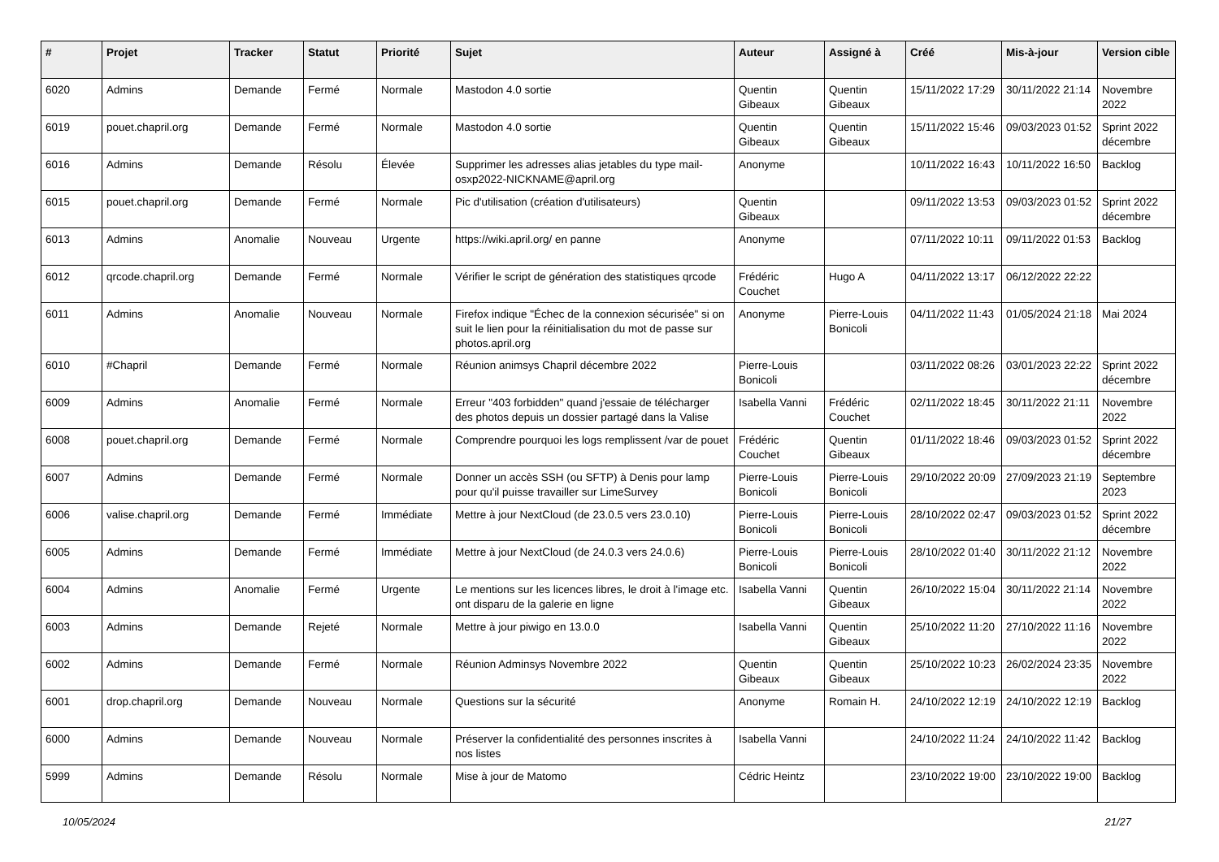| # | Projet | Tracker | Statut | Priorité | Sujet | Auteur | Assigné à | Créé | Mis-à-jour | Version cible |
| --- | --- | --- | --- | --- | --- | --- | --- | --- | --- | --- |
| 6020 | Admins | Demande | Fermé | Normale | Mastodon 4.0 sortie | Quentin Gibeaux | Quentin Gibeaux | 15/11/2022 17:29 | 30/11/2022 21:14 | Novembre 2022 |
| 6019 | pouet.chapril.org | Demande | Fermé | Normale | Mastodon 4.0 sortie | Quentin Gibeaux | Quentin Gibeaux | 15/11/2022 15:46 | 09/03/2023 01:52 | Sprint 2022 décembre |
| 6016 | Admins | Demande | Résolu | Élevée | Supprimer les adresses alias jetables du type mail-osxp2022-NICKNAME@april.org | Anonyme | | 10/11/2022 16:43 | 10/11/2022 16:50 | Backlog |
| 6015 | pouet.chapril.org | Demande | Fermé | Normale | Pic d'utilisation (création d'utilisateurs) | Quentin Gibeaux | | 09/11/2022 13:53 | 09/03/2023 01:52 | Sprint 2022 décembre |
| 6013 | Admins | Anomalie | Nouveau | Urgente | https://wiki.april.org/ en panne | Anonyme | | 07/11/2022 10:11 | 09/11/2022 01:53 | Backlog |
| 6012 | qrcode.chapril.org | Demande | Fermé | Normale | Vérifier le script de génération des statistiques qrcode | Frédéric Couchet | Hugo A | 04/11/2022 13:17 | 06/12/2022 22:22 | |
| 6011 | Admins | Anomalie | Nouveau | Normale | Firefox indique "Échec de la connexion sécurisée" si on suit le lien pour la réinitialisation du mot de passe sur photos.april.org | Anonyme | Pierre-Louis Bonicoli | 04/11/2022 11:43 | 01/05/2024 21:18 | Mai 2024 |
| 6010 | #Chapril | Demande | Fermé | Normale | Réunion animsys Chapril décembre 2022 | Pierre-Louis Bonicoli | | 03/11/2022 08:26 | 03/01/2023 22:22 | Sprint 2022 décembre |
| 6009 | Admins | Anomalie | Fermé | Normale | Erreur "403 forbidden" quand j'essaie de télécharger des photos depuis un dossier partagé dans la Valise | Isabella Vanni | Frédéric Couchet | 02/11/2022 18:45 | 30/11/2022 21:11 | Novembre 2022 |
| 6008 | pouet.chapril.org | Demande | Fermé | Normale | Comprendre pourquoi les logs remplissent /var de pouet | Frédéric Couchet | Quentin Gibeaux | 01/11/2022 18:46 | 09/03/2023 01:52 | Sprint 2022 décembre |
| 6007 | Admins | Demande | Fermé | Normale | Donner un accès SSH (ou SFTP) à Denis pour lamp pour qu'il puisse travailler sur LimeSurvey | Pierre-Louis Bonicoli | Pierre-Louis Bonicoli | 29/10/2022 20:09 | 27/09/2023 21:19 | Septembre 2023 |
| 6006 | valise.chapril.org | Demande | Fermé | Immédiate | Mettre à jour NextCloud (de 23.0.5 vers 23.0.10) | Pierre-Louis Bonicoli | Pierre-Louis Bonicoli | 28/10/2022 02:47 | 09/03/2023 01:52 | Sprint 2022 décembre |
| 6005 | Admins | Demande | Fermé | Immédiate | Mettre à jour NextCloud (de 24.0.3 vers 24.0.6) | Pierre-Louis Bonicoli | Pierre-Louis Bonicoli | 28/10/2022 01:40 | 30/11/2022 21:12 | Novembre 2022 |
| 6004 | Admins | Anomalie | Fermé | Urgente | Le mentions sur les licences libres, le droit à l'image etc. ont disparu de la galerie en ligne | Isabella Vanni | Quentin Gibeaux | 26/10/2022 15:04 | 30/11/2022 21:14 | Novembre 2022 |
| 6003 | Admins | Demande | Rejeté | Normale | Mettre à jour piwigo en 13.0.0 | Isabella Vanni | Quentin Gibeaux | 25/10/2022 11:20 | 27/10/2022 11:16 | Novembre 2022 |
| 6002 | Admins | Demande | Fermé | Normale | Réunion Adminsys Novembre 2022 | Quentin Gibeaux | Quentin Gibeaux | 25/10/2022 10:23 | 26/02/2024 23:35 | Novembre 2022 |
| 6001 | drop.chapril.org | Demande | Nouveau | Normale | Questions sur la sécurité | Anonyme | Romain H. | 24/10/2022 12:19 | 24/10/2022 12:19 | Backlog |
| 6000 | Admins | Demande | Nouveau | Normale | Préserver la confidentialité des personnes inscrites à nos listes | Isabella Vanni | | 24/10/2022 11:24 | 24/10/2022 11:42 | Backlog |
| 5999 | Admins | Demande | Résolu | Normale | Mise à jour de Matomo | Cédric Heintz | | 23/10/2022 19:00 | 23/10/2022 19:00 | Backlog |
10/05/2024 21/27